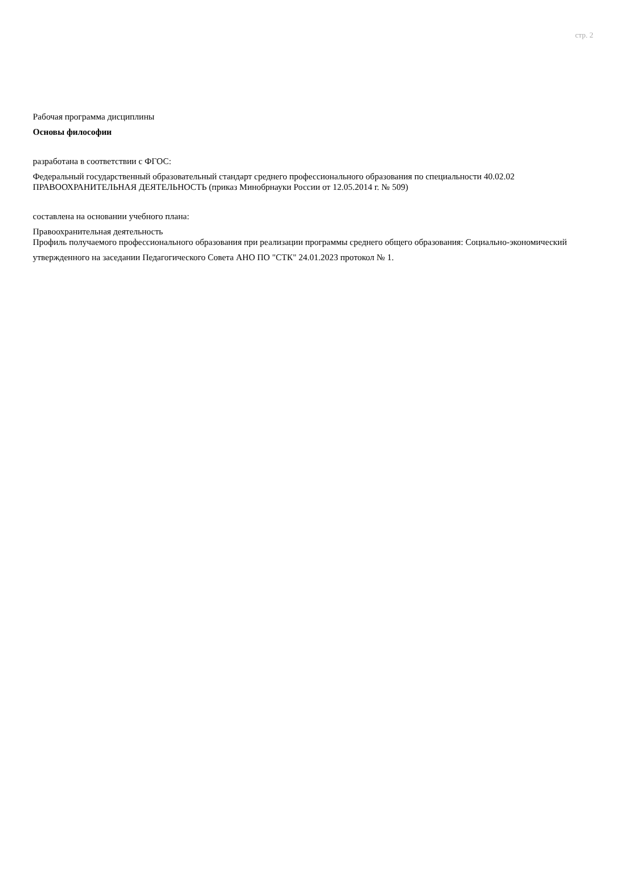стр. 2
Рабочая программа дисциплины
Основы философии
разработана в соответствии с ФГОС:
Федеральный государственный образовательный стандарт среднего профессионального образования по специальности 40.02.02 ПРАВООХРАНИТЕЛЬНАЯ ДЕЯТЕЛЬНОСТЬ (приказ Минобрнауки России от 12.05.2014 г. № 509)
составлена на основании учебного плана:
Правоохранительная деятельность
Профиль получаемого профессионального образования при реализации программы среднего общего образования: Социально-экономический
утвержденного на заседании Педагогического Совета АНО ПО "СТК" 24.01.2023 протокол № 1.